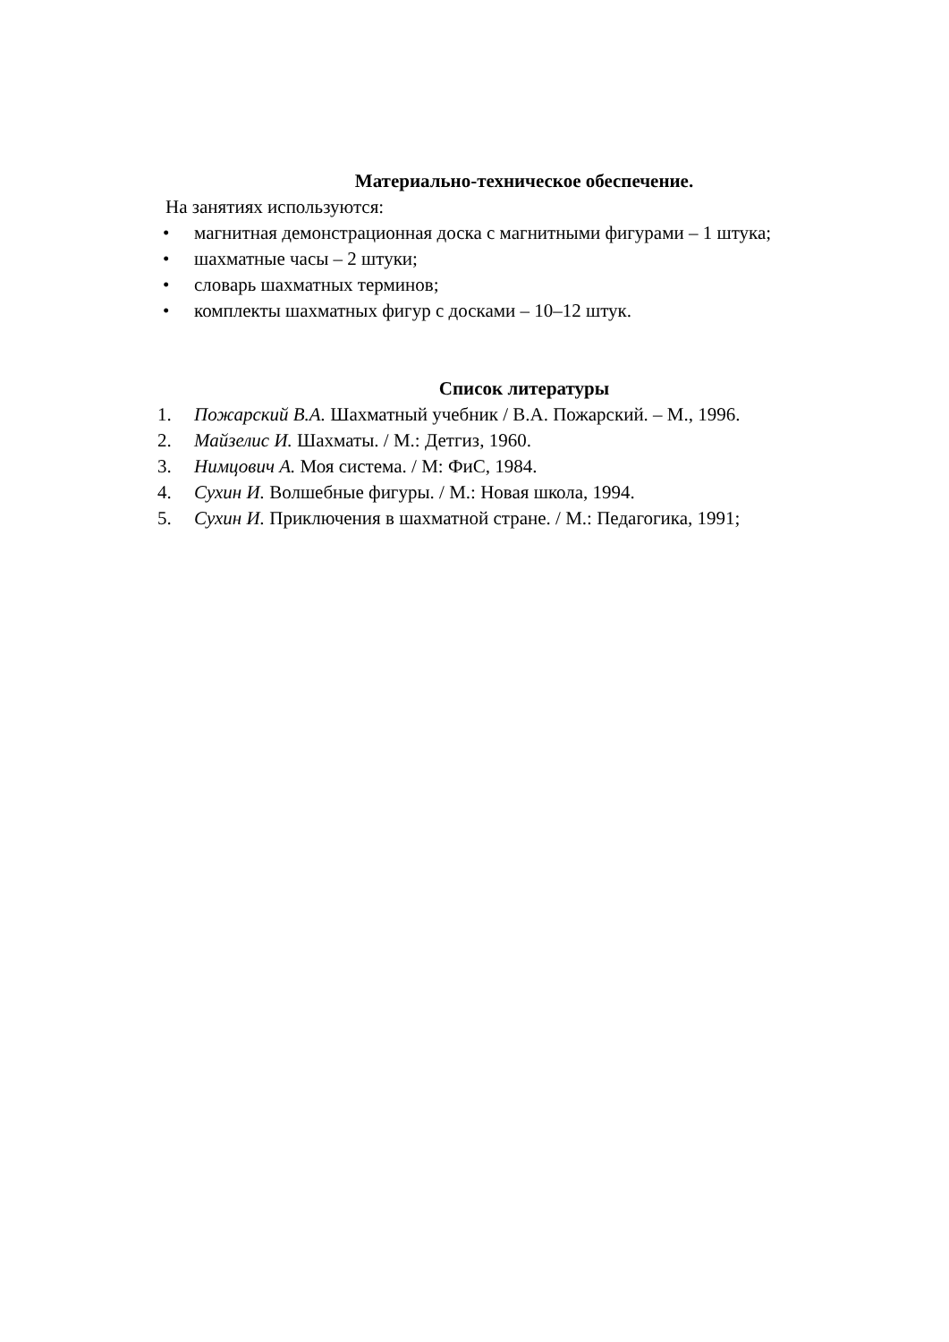Материально-техническое обеспечение.
На занятиях используются:
• магнитная демонстрационная доска с магнитными фигурами – 1 штука;
• шахматные часы – 2 штуки;
• словарь шахматных терминов;
• комплекты шахматных фигур с досками – 10–12 штук.
Список литературы
1. Пожарский В.А. Шахматный учебник / В.А. Пожарский. – М., 1996.
2. Майзелис И. Шахматы. / М.: Детгиз, 1960.
3. Нимцович А. Моя система. / М: ФиС, 1984.
4. Сухин И. Волшебные фигуры. / М.: Новая школа, 1994.
5. Сухин И. Приключения в шахматной стране. / М.: Педагогика, 1991;